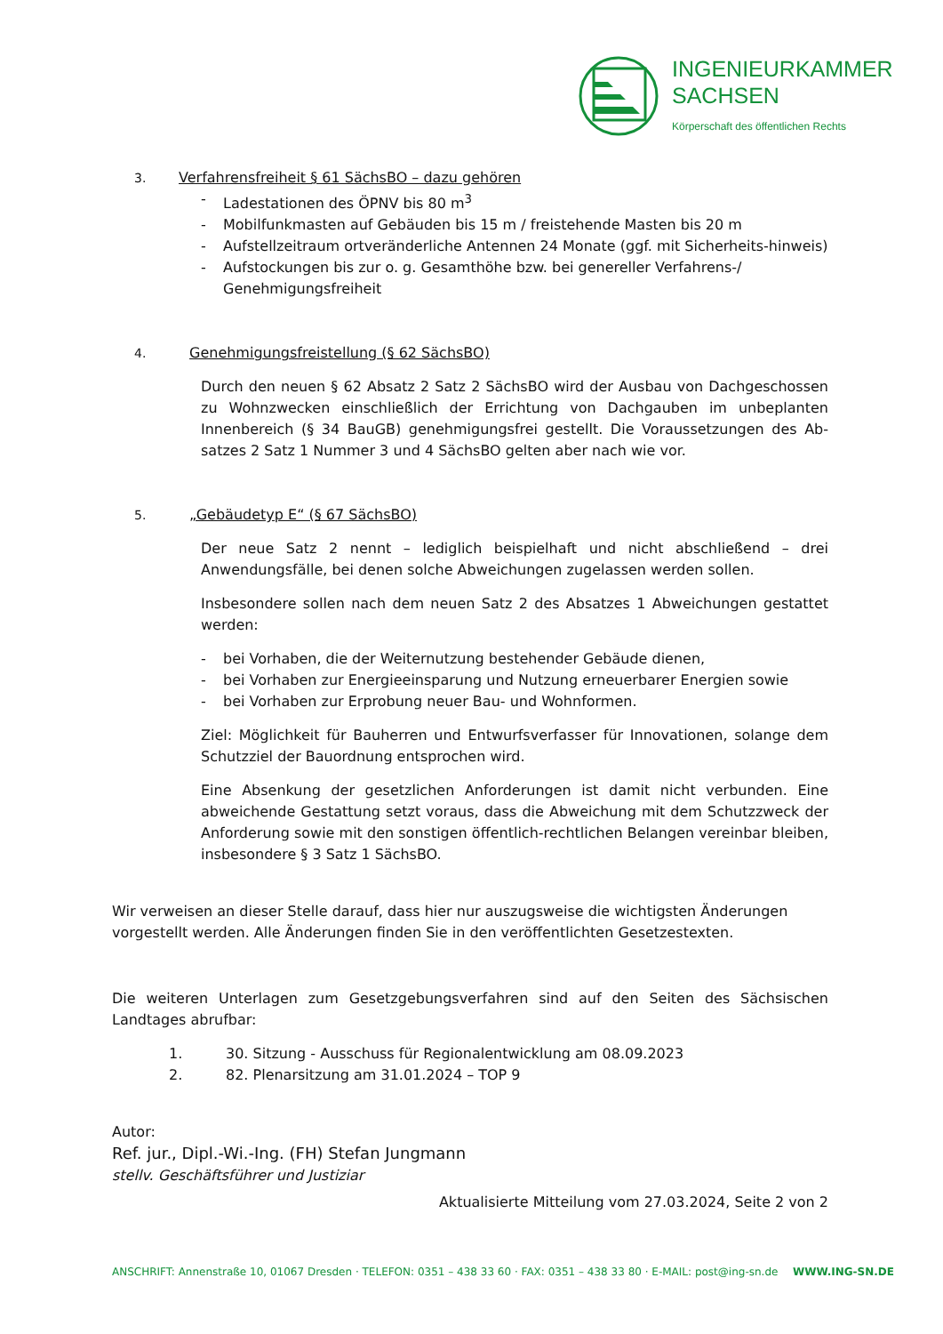INGENIEURKAMMER
SACHSEN
Körperschaft des öffentlichen Rechts
3. Verfahrensfreiheit § 61 SächsBO – dazu gehören
- Ladestationen des ÖPNV bis 80 m<sup>3</sup>
- Mobilfunkmasten auf Gebäuden bis 15 m / freistehende Masten bis 20 m
- Aufstellzeitraum ortveränderliche Antennen 24 Monate (ggf. mit Sicherheits-hinweis)
- Aufstockungen bis zur o. g. Gesamthöhe bzw. bei genereller Verfahrens-/ Genehmigungsfreiheit
4. Genehmigungsfreistellung (§ 62 SächsBO)
Durch den neuen § 62 Absatz 2 Satz 2 SächsBO wird der Ausbau von Dachgeschossen zu Wohnzwecken einschließlich der Errichtung von Dachgauben im unbeplanten Innenbereich (§ 34 BauGB) genehmigungsfrei gestellt. Die Voraussetzungen des Ab-satzes 2 Satz 1 Nummer 3 und 4 SächsBO gelten aber nach wie vor.
5. „Gebäudetyp E“ (§ 67 SächsBO)
Der neue Satz 2 nennt – lediglich beispielhaft und nicht abschließend – drei Anwendungsfälle, bei denen solche Abweichungen zugelassen werden sollen.
Insbesondere sollen nach dem neuen Satz 2 des Absatzes 1 Abweichungen gestattet werden:
- bei Vorhaben, die der Weiternutzung bestehender Gebäude dienen,
- bei Vorhaben zur Energieeinsparung und Nutzung erneuerbarer Energien sowie
- bei Vorhaben zur Erprobung neuer Bau- und Wohnformen.
Ziel: Möglichkeit für Bauherren und Entwurfsverfasser für Innovationen, solange dem Schutzziel der Bauordnung entsprochen wird.
Eine Absenkung der gesetzlichen Anforderungen ist damit nicht verbunden. Eine abweichende Gestattung setzt voraus, dass die Abweichung mit dem Schutzzweck der Anforderung sowie mit den sonstigen öffentlich-rechtlichen Belangen vereinbar bleiben, insbesondere § 3 Satz 1 SächsBO.
Wir verweisen an dieser Stelle darauf, dass hier nur auszugsweise die wichtigsten Änderungen vorgestellt werden. Alle Änderungen finden Sie in den veröffentlichten Gesetzestexten.
Die weiteren Unterlagen zum Gesetzgebungsverfahren sind auf den Seiten des Sächsischen Landtages abrufbar:
1. 30. Sitzung - Ausschuss für Regionalentwicklung am 08.09.2023
2. 82. Plenarsitzung am 31.01.2024 – TOP 9
Autor:
Ref. jur., Dipl.-Wi.-Ing. (FH) Stefan Jungmann
stellv. Geschäftsführer und Justiziar
Aktualisierte Mitteilung vom 27.03.2024, Seite 2 von 2
ANSCHRIFT: Annenstraße 10, 01067 Dresden · TELEFON: 0351 – 438 33 60 · FAX: 0351 – 438 33 80 · E-MAIL: post@ing-sn.de WWW.ING-SN.DE